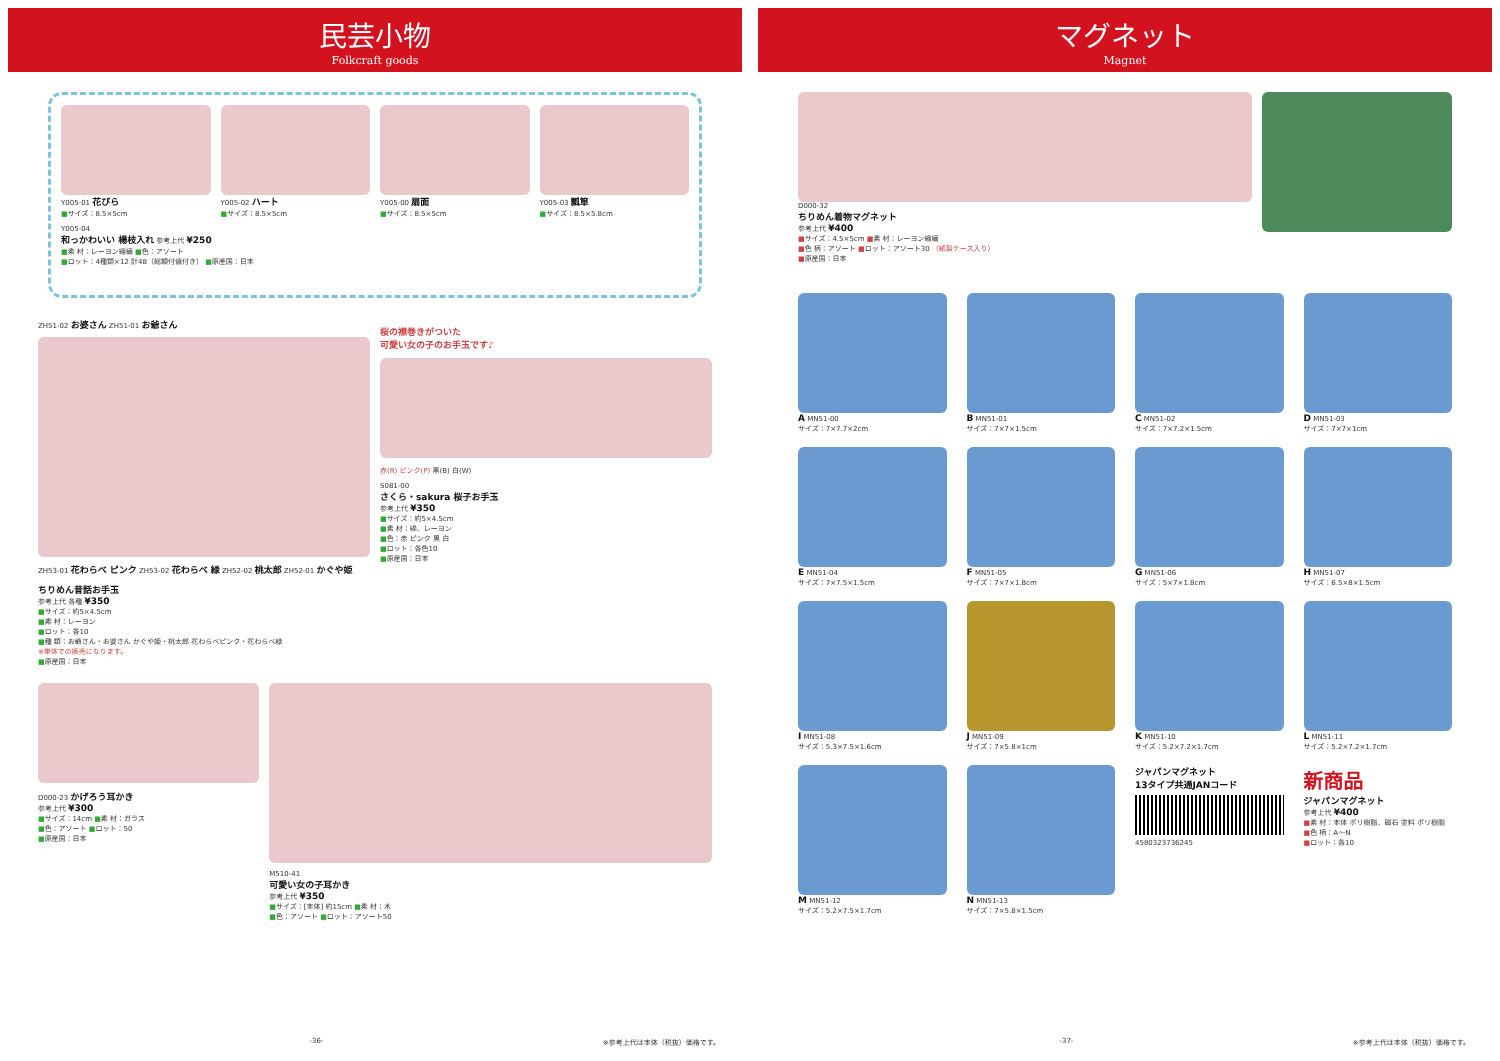民芸小物
Folkcraft goods
Y005-01 花びら
■サイズ：8.5×5cm
Y005-02 ハート
■サイズ：8.5×5cm
Y005-00 扇面
■サイズ：8.5×5cm
Y005-03 瓢箪
■サイズ：8.5×5.8cm
Y005-04
和っかわいい 楊枝入れ 参考上代 ¥250
■素 材：レーヨン縮緬 ■色：アソート
■ロット：4種類×12 計48（総額付値付き） ■原産国：日本
ZH51-02 お婆さん ZH51-01 お爺さん
ZH53-01 花わらべ ピンク ZH53-02 花わらべ 緑 ZH52-02 桃太郎 ZH52-01 かぐや姫
ちりめん昔話お手玉
参考上代 各種 ¥350
■サイズ：約5×4.5cm
■素 材：レーヨン
■ロット：各10
■種 類：お爺さん・お婆さん かぐや姫・桃太郎 花わらべピンク・花わらべ緑
※単体での販売になります。
■原産国：日本
桜の襟巻きがついた
可愛い女の子のお手玉です♪
赤(R) ピンク(P) 黒(B) 白(W)
S081-00
さくら・sakura 桜子お手玉
参考上代 ¥350
■サイズ：約5×4.5cm
■素 材：綿、レーヨン
■色：赤 ピンク 黒 白
■ロット：各色10
■原産国：日本
D000-23 かげろう耳かき
参考上代 ¥300
■サイズ：14cm ■素 材：ガラス
■色：アソート ■ロット：50
■原産国：日本
M510-41
可愛い女の子耳かき
参考上代 ¥350
■サイズ：[本体] 約15cm ■素 材：木
■色：アソート ■ロット：アソート50
-36- ※参考上代は本体（税抜）価格です。
マグネット
Magnet
D000-32
ちりめん着物マグネット
参考上代 ¥400
■サイズ：4.5×5cm ■素 材：レーヨン縮緬
■色 柄：アソート ■ロット：アソート30 （紙製ケース入り）
■原産国：日本
A MN51-00
サイズ：7×7.7×2cm
B MN51-01
サイズ：7×7×1.5cm
C MN51-02
サイズ：7×7.2×1.5cm
D MN51-03
サイズ：7×7×1cm
E MN51-04
サイズ：7×7.5×1.5cm
F MN51-05
サイズ：7×7×1.8cm
G MN51-06
サイズ：5×7×1.8cm
H MN51-07
サイズ：6.5×8×1.5cm
I MN51-08
サイズ：5.3×7.5×1.6cm
J MN51-09
サイズ：7×5.8×1cm
K MN51-10
サイズ：5.2×7.2×1.7cm
L MN51-11
サイズ：5.2×7.2×1.7cm
M MN51-12
サイズ：5.2×7.5×1.7cm
N MN51-13
サイズ：7×5.8×1.5cm
ジャパンマグネット
13タイプ共通JANコード
4580323736245
新商品
ジャパンマグネット
参考上代 ¥400
■素 材：本体 ポリ樹脂、磁石 塗料 ポリ樹脂
■色 柄：A～N
■ロット：各10
-37- ※参考上代は本体（税抜）価格です。